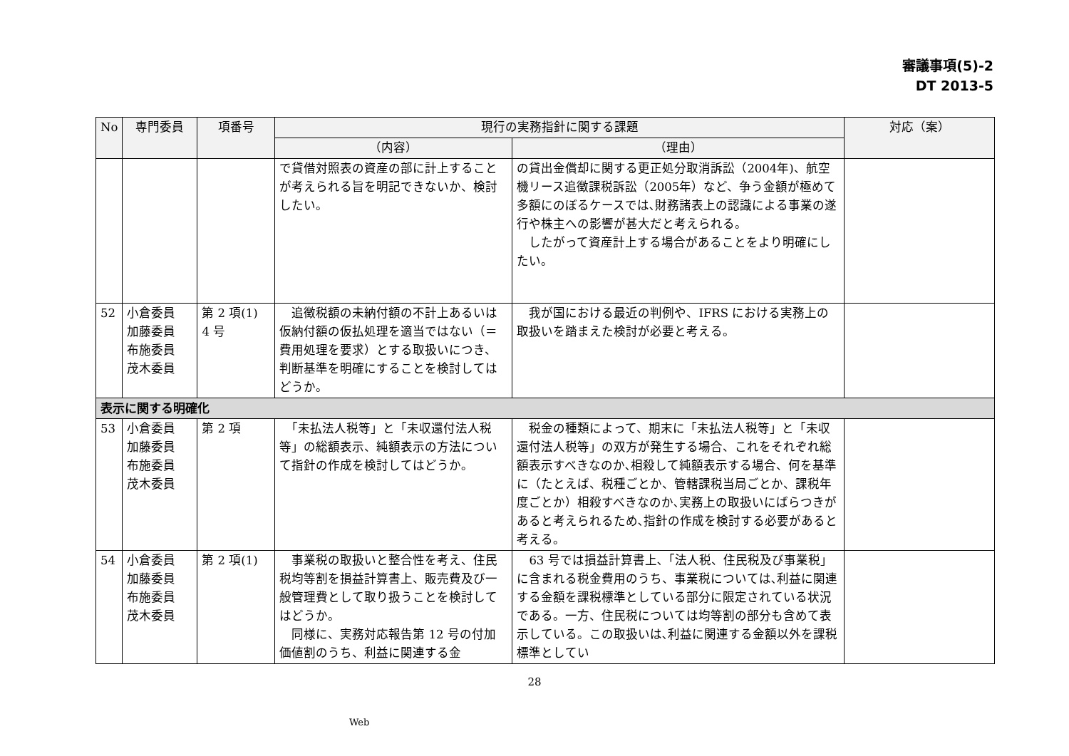審議事項(5)-2
DT 2013-5
| No | 専門委員 | 項番号 | 現行の実務指針に関する課題 | | 対応（案） |
| --- | --- | --- | --- | --- | --- |
| | | | （内容） | （理由） | |
| | | | で貸借対照表の資産の部に計上することが考えられる旨を明記できないか、検討したい。 | の貸出金償却に関する更正処分取消訴訟（2004年)、航空機リース追徴課税訴訟（2005年）など、争う金額が極めて多額にのぼるケースでは､財務諸表上の認識による事業の遂行や株主への影響が甚大だと考えられる。 したがって資産計上する場合があることをより明確にしたい。 | |
| 52 | 小倉委員 加藤委員 布施委員 茂木委員 | 第 2 項(1) 4 号 | 追徴税額の未納付額の不計上あるいは仮納付額の仮払処理を適当ではない（＝費用処理を要求）とする取扱いにつき、判断基準を明確にすることを検討してはどうか。 | 我が国における最近の判例や、IFRS における実務上の取扱いを踏まえた検討が必要と考える。 | |
| 表示に関する明確化 | | | | | |
| 53 | 小倉委員 加藤委員 布施委員 茂木委員 | 第 2 項 | 「未払法人税等」と「未収還付法人税等」の総額表示、純額表示の方法について指針の作成を検討してはどうか。 | 税金の種類によって、期末に「未払法人税等」と「未収還付法人税等」の双方が発生する場合、これをそれぞれ総額表示すべきなのか､相殺して純額表示する場合、何を基準に（たとえば、税種ごとか、管轄課税当局ごとか、課税年度ごとか）相殺すべきなのか､実務上の取扱いにばらつきがあると考えられるため､指針の作成を検討する必要があると考える。 | |
| 54 | 小倉委員 加藤委員 布施委員 茂木委員 | 第 2 項(1) | 事業税の取扱いと整合性を考え、住民税均等割を損益計算書上、販売費及び一般管理費として取り扱うことを検討してはどうか。 同様に、実務対応報告第 12 号の付加価値割のうち、利益に関連する金 | 63 号では損益計算書上､「法人税、住民税及び事業税」に含まれる税金費用のうち、事業税については､利益に関連する金額を課税標準としている部分に限定されている状況である。一方、住民税については均等割の部分も含めて表示している。この取扱いは､利益に関連する金額以外を課税標準としてい | |
28
Web